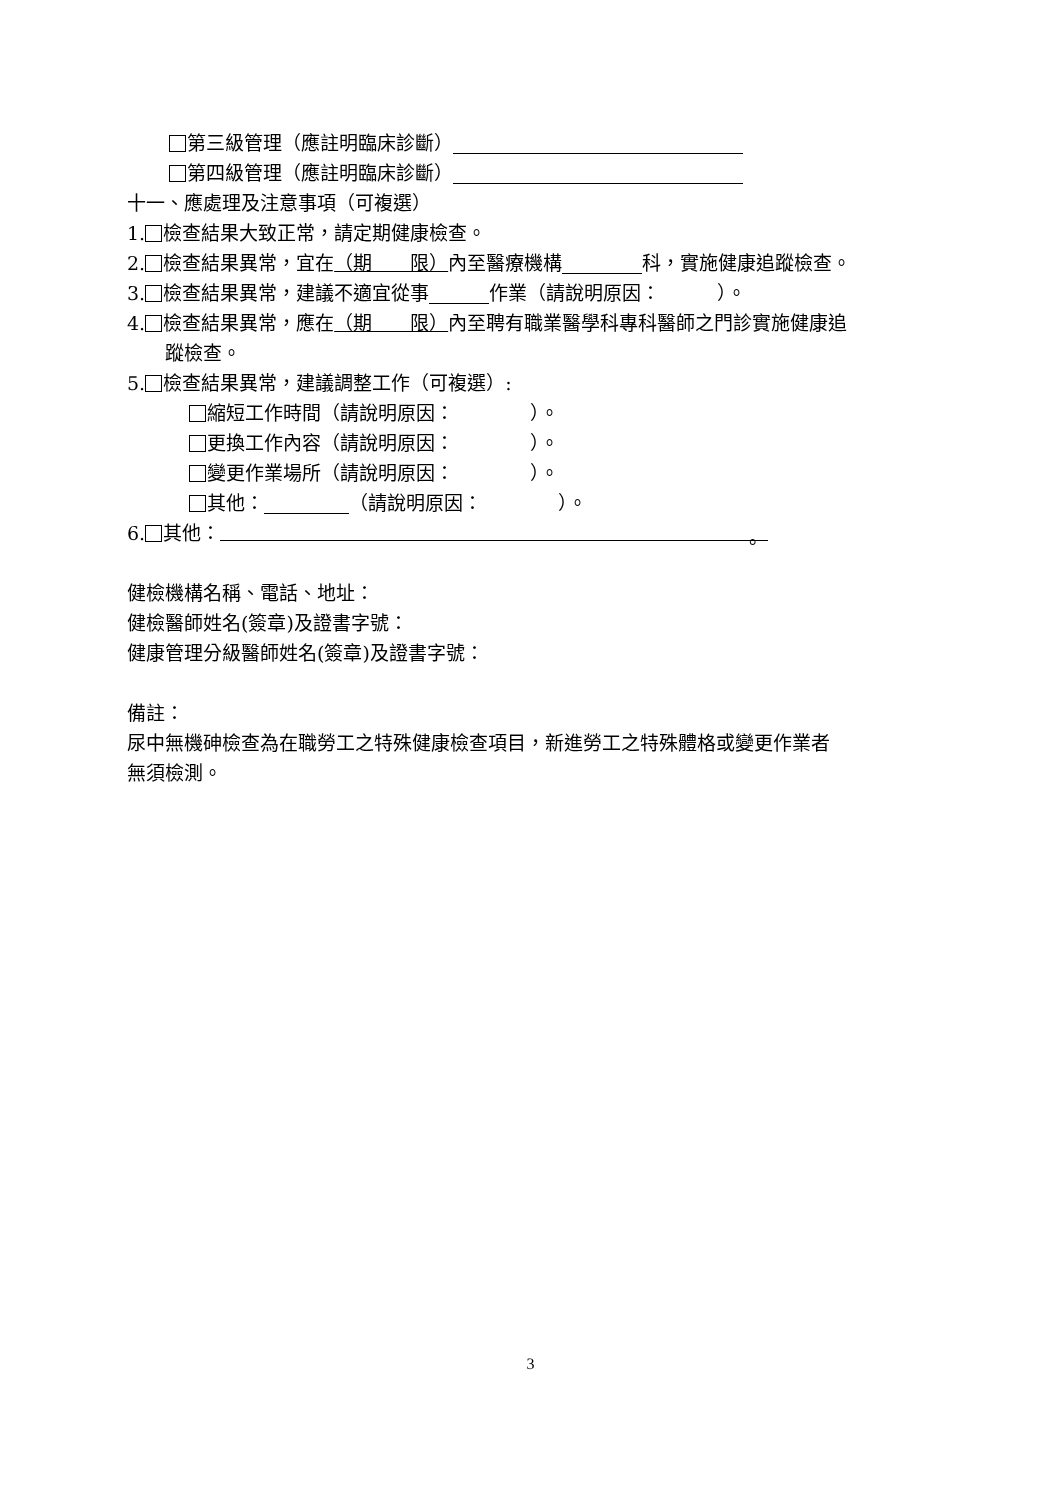第三級管理（應註明臨床診斷）
第四級管理（應註明臨床診斷）
十一、應處理及注意事項（可複選）
1. 檢查結果大致正常，請定期健康檢查。
2. 檢查結果異常，宜在（期　　限）內至醫療機構 科，實施健康追蹤檢查。
3. 檢查結果異常，建議不適宜從事 作業（請說明原因：　　　）。
4. 檢查結果異常，應在（期　　限）內至聘有職業醫學科專科醫師之門診實施健康追
蹤檢查。
5. 檢查結果異常，建議調整工作（可複選）:
縮短工作時間（請說明原因：　　　　）。
更換工作內容（請說明原因：　　　　）。
變更作業場所（請說明原因：　　　　）。
其他： （請說明原因：　　　　）。
6. 其他： 。
健檢機構名稱、電話、地址：
健檢醫師姓名(簽章)及證書字號：
健康管理分級醫師姓名(簽章)及證書字號：
備註：
尿中無機砷檢查為在職勞工之特殊健康檢查項目，新進勞工之特殊體格或變更作業者
無須檢測。
3